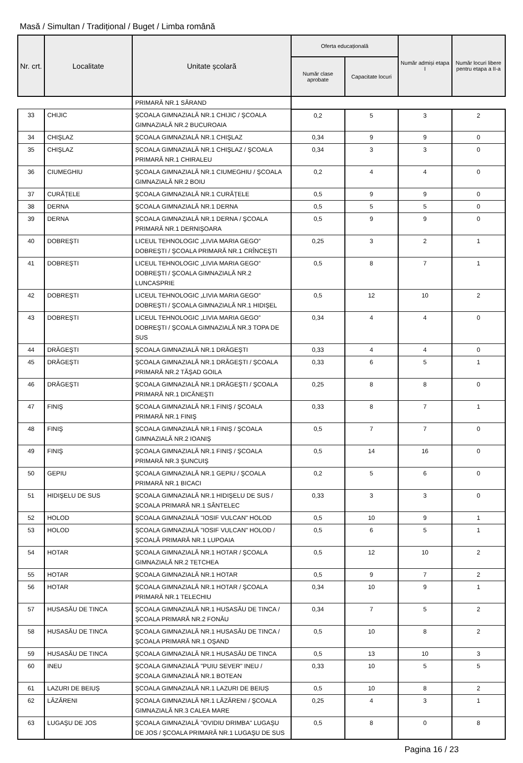Masă / Simultan / Tradițional / Buget / Limba română
| Nr. crt. | Localitate | Unitate școlară | Oferta educațională | | Număr admiși etapa I | Număr locuri libere pentru etapa a II-a |
| --- | --- | --- | --- | --- | --- | --- |
| | | | Număr clase aprobate | Capacitate locuri | | |
| | | PRIMARĂ NR.1 SĂRAND | | | | |
| 33 | CHIJIC | ŞCOALA GIMNAZIALĂ NR.1 CHIJIC / ŞCOALA GIMNAZIALĂ NR.2 BUCUROAIA | 0,2 | 5 | 3 | 2 |
| 34 | CHIŞLAZ | ŞCOALA GIMNAZIALĂ NR.1 CHIŞLAZ | 0,34 | 9 | 9 | 0 |
| 35 | CHIŞLAZ | ŞCOALA GIMNAZIALĂ NR.1 CHIŞLAZ / ŞCOALA PRIMARĂ NR.1 CHIRALEU | 0,34 | 3 | 3 | 0 |
| 36 | CIUMEGHIU | ŞCOALA GIMNAZIALĂ NR.1 CIUMEGHIU / ŞCOALA GIMNAZIALĂ NR.2 BOIU | 0,2 | 4 | 4 | 0 |
| 37 | CURĂȚELE | ŞCOALA GIMNAZIALĂ NR.1 CURĂȚELE | 0,5 | 9 | 9 | 0 |
| 38 | DERNA | ŞCOALA GIMNAZIALĂ NR.1 DERNA | 0,5 | 5 | 5 | 0 |
| 39 | DERNA | ŞCOALA GIMNAZIALĂ NR.1 DERNA / ŞCOALA PRIMARĂ NR.1 DERNIŞOARA | 0,5 | 9 | 9 | 0 |
| 40 | DOBREŞTI | LICEUL TEHNOLOGIC „LIVIA MARIA GEGO” DOBREȘTI / ŞCOALA PRIMARĂ NR.1 CRÎNCEŞTI | 0,25 | 3 | 2 | 1 |
| 41 | DOBREŞTI | LICEUL TEHNOLOGIC „LIVIA MARIA GEGO” DOBREȘTI / ŞCOALA GIMNAZIALĂ NR.2 LUNCASPRIE | 0,5 | 8 | 7 | 1 |
| 42 | DOBREŞTI | LICEUL TEHNOLOGIC „LIVIA MARIA GEGO” DOBREȘTI / ŞCOALA GIMNAZIALĂ NR.1 HIDIŞEL | 0,5 | 12 | 10 | 2 |
| 43 | DOBREŞTI | LICEUL TEHNOLOGIC „LIVIA MARIA GEGO” DOBREȘTI / ŞCOALA GIMNAZIALĂ NR.3 TOPA DE SUS | 0,34 | 4 | 4 | 0 |
| 44 | DRĂGEŞTI | ŞCOALA GIMNAZIALĂ NR.1 DRĂGEŞTI | 0,33 | 4 | 4 | 0 |
| 45 | DRĂGEŞTI | ŞCOALA GIMNAZIALĂ NR.1 DRĂGEŞTI / ŞCOALA PRIMARĂ NR.2 TĂŞAD GOILA | 0,33 | 6 | 5 | 1 |
| 46 | DRĂGEŞTI | ŞCOALA GIMNAZIALĂ NR.1 DRĂGEŞTI / ŞCOALA PRIMARĂ NR.1 DICĂNEŞTI | 0,25 | 8 | 8 | 0 |
| 47 | FINIŞ | ŞCOALA GIMNAZIALĂ NR.1 FINIȘ / ŞCOALA PRIMARĂ NR.1 FINIŞ | 0,33 | 8 | 7 | 1 |
| 48 | FINIŞ | ŞCOALA GIMNAZIALĂ NR.1 FINIȘ / ŞCOALA GIMNAZIALĂ NR.2 IOANIŞ | 0,5 | 7 | 7 | 0 |
| 49 | FINIŞ | ŞCOALA GIMNAZIALĂ NR.1 FINIȘ / ŞCOALA PRIMARĂ NR.3 ŞUNCUIŞ | 0,5 | 14 | 16 | 0 |
| 50 | GEPIU | ŞCOALA GIMNAZIALĂ NR.1 GEPIU / ŞCOALA PRIMARĂ NR.1 BICACI | 0,2 | 5 | 6 | 0 |
| 51 | HIDIŞELU DE SUS | ŞCOALA GIMNAZIALĂ NR.1 HIDIŞELU DE SUS / ŞCOALA PRIMARĂ NR.1 SÂNTELEC | 0,33 | 3 | 3 | 0 |
| 52 | HOLOD | ŞCOALA GIMNAZIALĂ "IOSIF VULCAN" HOLOD | 0,5 | 10 | 9 | 1 |
| 53 | HOLOD | ŞCOALA GIMNAZIALĂ "IOSIF VULCAN" HOLOD / ŞCOALĂ PRIMARĂ NR.1 LUPOAIA | 0,5 | 6 | 5 | 1 |
| 54 | HOTAR | ŞCOALA GIMNAZIALĂ NR.1 HOTAR / ŞCOALA GIMNAZIALĂ NR.2 TETCHEA | 0,5 | 12 | 10 | 2 |
| 55 | HOTAR | ŞCOALA GIMNAZIALĂ NR.1 HOTAR | 0,5 | 9 | 7 | 2 |
| 56 | HOTAR | ŞCOALA GIMNAZIALĂ NR.1 HOTAR / ŞCOALA PRIMARĂ NR.1 TELECHIU | 0,34 | 10 | 9 | 1 |
| 57 | HUSASĂU DE TINCA | ŞCOALA GIMNAZIALĂ NR.1 HUSASĂU DE TINCA / ŞCOALA PRIMARĂ NR.2 FONĂU | 0,34 | 7 | 5 | 2 |
| 58 | HUSASĂU DE TINCA | ŞCOALA GIMNAZIALĂ NR.1 HUSASĂU DE TINCA / ŞCOALA PRIMARĂ NR.1 OŞAND | 0,5 | 10 | 8 | 2 |
| 59 | HUSASĂU DE TINCA | ŞCOALA GIMNAZIALĂ NR.1 HUSASĂU DE TINCA | 0,5 | 13 | 10 | 3 |
| 60 | INEU | ŞCOALA GIMNAZIALĂ "PUIU SEVER" INEU / ŞCOALA GIMNAZIALĂ NR.1 BOTEAN | 0,33 | 10 | 5 | 5 |
| 61 | LAZURI DE BEIUŞ | ŞCOALA GIMNAZIALĂ NR.1 LAZURI DE BEIUȘ | 0,5 | 10 | 8 | 2 |
| 62 | LĂZĂRENI | ŞCOALA GIMNAZIALĂ NR.1 LĂZĂRENI / ŞCOALA GIMNAZIALĂ NR.3 CALEA MARE | 0,25 | 4 | 3 | 1 |
| 63 | LUGAŞU DE JOS | ŞCOALA GIMNAZIALĂ "OVIDIU DRIMBA" LUGAŞU DE JOS / ŞCOALA PRIMARĂ NR.1 LUGAŞU DE SUS | 0,5 | 8 | 0 | 8 |
Pagina 16 / 23